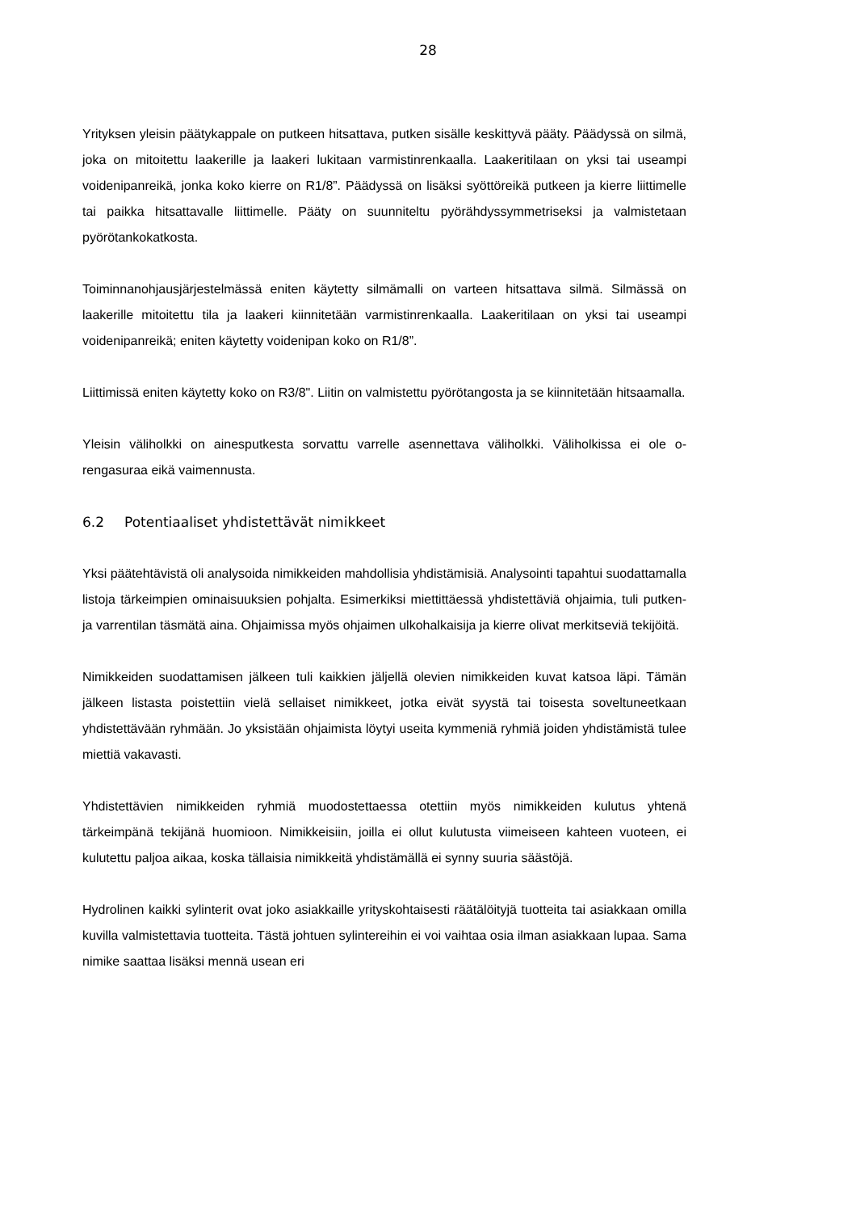28
Yrityksen yleisin päätykappale on putkeen hitsattava, putken sisälle keskittyvä pääty. Päädyssä on silmä, joka on mitoitettu laakerille ja laakeri lukitaan varmistinrenkaalla. Laakeritilaan on yksi tai useampi voidenipanreikä, jonka koko kierre on R1/8”. Päädyssä on lisäksi syöttöreikä putkeen ja kierre liittimelle tai paikka hitsattavalle liittimelle. Pääty on suunniteltu pyörähdyssymmetriseksi ja valmistetaan pyörötankokatkosta.
Toiminnanohjausjärjestelmässä eniten käytetty silmämalli on varteen hitsattava silmä. Silmässä on laakerille mitoitettu tila ja laakeri kiinnitetään varmistinrenkaalla. Laakeritilaan on yksi tai useampi voidenipanreikä; eniten käytetty voidenipan koko on R1/8”.
Liittimissä eniten käytetty koko on R3/8". Liitin on valmistettu pyörötangosta ja se kiinnitetään hitsaamalla.
Yleisin väliholkki on ainesputkesta sorvattu varrelle asennettava väliholkki. Väliholkissa ei ole o-rengasuraa eikä vaimennusta.
6.2 Potentiaaliset yhdistettävät nimikkeet
Yksi päätehtävistä oli analysoida nimikkeiden mahdollisia yhdistämisiä. Analysointi tapahtui suodattamalla listoja tärkeimpien ominaisuuksien pohjalta. Esimerkiksi miettittäessä yhdistettäviä ohjaimia, tuli putken- ja varrentilan täsmätä aina. Ohjaimissa myös ohjaimen ulkohalkaisija ja kierre olivat merkitseviä tekijöitä.
Nimikkeiden suodattamisen jälkeen tuli kaikkien jäljellä olevien nimikkeiden kuvat katsoa läpi. Tämän jälkeen listasta poistettiin vielä sellaiset nimikkeet, jotka eivät syystä tai toisesta soveltuneetkaan yhdistettävään ryhmään. Jo yksistään ohjaimista löytyi useita kymmeniä ryhmiä joiden yhdistämistä tulee miettiä vakavasti.
Yhdistettävien nimikkeiden ryhmiä muodostettaessa otettiin myös nimikkeiden kulutus yhtenä tärkeimpänä tekijänä huomioon. Nimikkeisiin, joilla ei ollut kulutusta viimeiseen kahteen vuoteen, ei kulutettu paljoa aikaa, koska tällaisia nimikkeitä yhdistämällä ei synny suuria säästöjä.
Hydrolinen kaikki sylinterit ovat joko asiakkaille yrityskohtaisesti räätälöityjä tuotteita tai asiakkaan omilla kuvilla valmistettavia tuotteita. Tästä johtuen sylintereihin ei voi vaihtaa osia ilman asiakkaan lupaa. Sama nimike saattaa lisäksi mennä usean eri